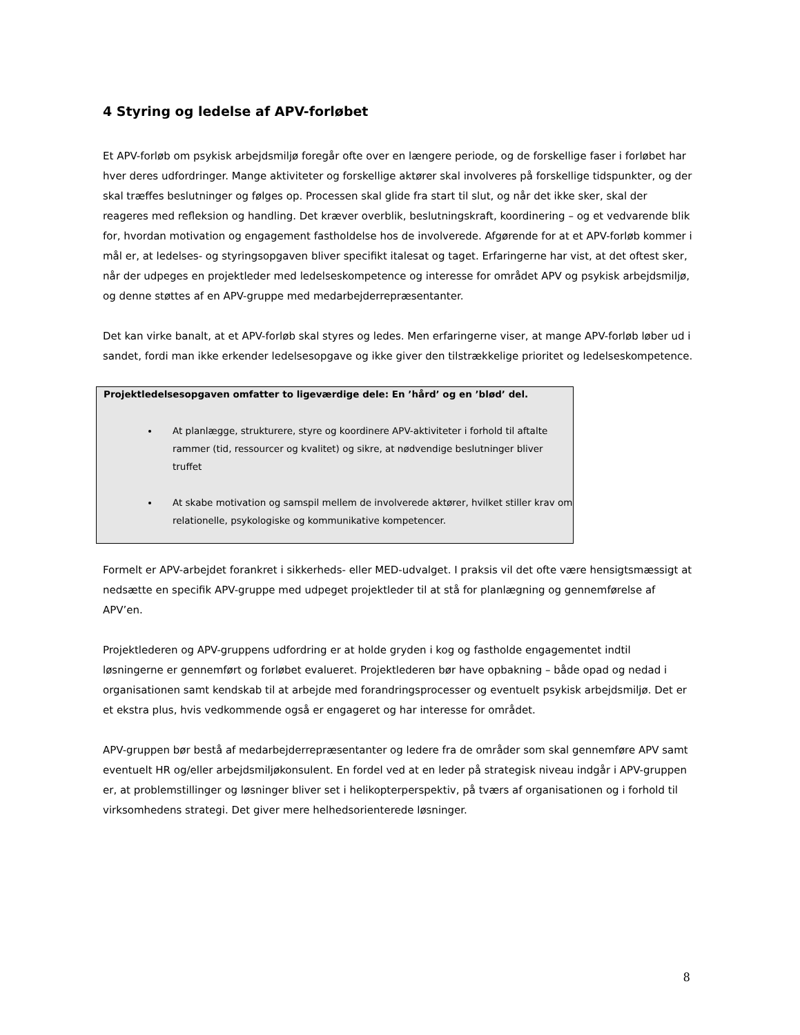4 Styring og ledelse af APV-forløbet
Et APV-forløb om psykisk arbejdsmiljø foregår ofte over en længere periode, og de forskellige faser i forløbet har hver deres udfordringer. Mange aktiviteter og forskellige aktører skal involveres på forskellige tidspunkter, og der skal træffes beslutninger og følges op. Processen skal glide fra start til slut, og når det ikke sker, skal der reageres med refleksion og handling. Det kræver overblik, beslutningskraft, koordinering – og et vedvarende blik for, hvordan motivation og engagement fastholdelse hos de involverede. Afgørende for at et APV-forløb kommer i mål er, at ledelses- og styringsopgaven bliver specifikt italesat og taget. Erfaringerne har vist, at det oftest sker, når der udpeges en projektleder med ledelseskompetence og interesse for området APV og psykisk arbejdsmiljø, og denne støttes af en APV-gruppe med medarbejderrepræsentanter.
Det kan virke banalt, at et APV-forløb skal styres og ledes. Men erfaringerne viser, at mange APV-forløb løber ud i sandet, fordi man ikke erkender ledelsesopgave og ikke giver den tilstrækkelige prioritet og ledelseskompetence.
Projektledelsesopgaven omfatter to ligeværdige dele: En ’hård’ og en ’blød’ del.
At planlægge, strukturere, styre og koordinere APV-aktiviteter i forhold til aftalte rammer (tid, ressourcer og kvalitet) og sikre, at nødvendige beslutninger bliver truffet
At skabe motivation og samspil mellem de involverede aktører, hvilket stiller krav om relationelle, psykologiske og kommunikative kompetencer.
Formelt er APV-arbejdet forankret i sikkerheds- eller MED-udvalget. I praksis vil det ofte være hensigtsmæssigt at nedsætte en specifik APV-gruppe med udpeget projektleder til at stå for planlægning og gennemførelse af APV’en.
Projektlederen og APV-gruppens udfordring er at holde gryden i kog og fastholde engagementet indtil løsningerne er gennemført og forløbet evalueret. Projektlederen bør have opbakning – både opad og nedad i organisationen samt kendskab til at arbejde med forandringsprocesser og eventuelt psykisk arbejdsmiljø. Det er et ekstra plus, hvis vedkommende også er engageret og har interesse for området.
APV-gruppen bør bestå af medarbejderrepræsentanter og ledere fra de områder som skal gennemføre APV samt eventuelt HR og/eller arbejdsmiljøkonsulent. En fordel ved at en leder på strategisk niveau indgår i APV-gruppen er, at problemstillinger og løsninger bliver set i helikopterperspektiv, på tværs af organisationen og i forhold til virksomhedens strategi. Det giver mere helhedsorienterede løsninger.
8